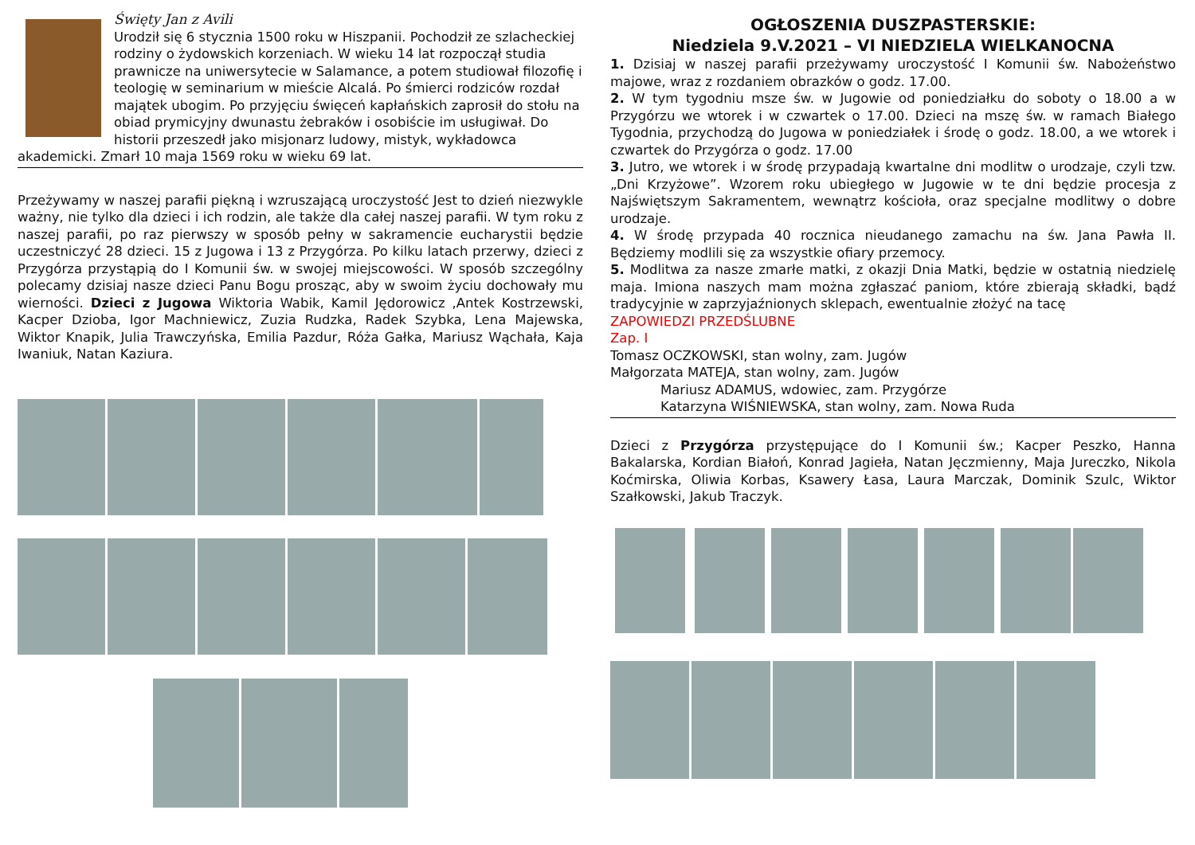Święty Jan z Avili
Urodził się 6 stycznia 1500 roku w Hiszpanii. Pochodził ze szlacheckiej rodziny o żydowskich korzeniach. W wieku 14 lat rozpoczął studia prawnicze na uniwersytecie w Salamance, a potem studiował filozofię i teologię w seminarium w mieście Alcalá. Po śmierci rodziców rozdał majątek ubogim. Po przyjęciu święceń kapłańskich zaprosił do stołu na obiad prymicyjny dwunastu żebraków i osobiście im usługiwał. Do historii przeszedł jako misjonarz ludowy, mistyk, wykładowca
akademicki. Zmarł 10 maja 1569 roku w wieku 69 lat.
Przeżywamy w naszej parafii piękną i wzruszającą uroczystość Jest to dzień niezwykle ważny, nie tylko dla dzieci i ich rodzin, ale także dla całej naszej parafii. W tym roku z naszej parafii, po raz pierwszy w sposób pełny w sakramencie eucharystii będzie uczestniczyć 28 dzieci. 15 z Jugowa i 13 z Przygórza. Po kilku latach przerwy, dzieci z Przygórza przystąpią do I Komunii św. w swojej miejscowości. W sposób szczególny polecamy dzisiaj nasze dzieci Panu Bogu prosząc, aby w swoim życiu dochowały mu wierności. Dzieci z Jugowa Wiktoria Wabik, Kamil Jędorowicz ,Antek Kostrzewski, Kacper Dzioba, Igor Machniewicz, Zuzia Rudzka, Radek Szybka, Lena Majewska, Wiktor Knapik, Julia Trawczyńska, Emilia Pazdur, Róża Gałka, Mariusz Wąchała, Kaja Iwaniuk, Natan Kaziura.
OGŁOSZENIA DUSZPASTERSKIE:
Niedziela 9.V.2021 – VI NIEDZIELA WIELKANOCNA
1. Dzisiaj w naszej parafii przeżywamy uroczystość I Komunii św. Nabożeństwo majowe, wraz z rozdaniem obrazków o godz. 17.00.
2. W tym tygodniu msze św. w Jugowie od poniedziałku do soboty o 18.00 a w Przygórzu we wtorek i w czwartek o 17.00. Dzieci na mszę św. w ramach Białego Tygodnia, przychodzą do Jugowa w poniedziałek i środę o godz. 18.00, a we wtorek i czwartek do Przygórza o godz. 17.00
3. Jutro, we wtorek i w środę przypadają kwartalne dni modlitw o urodzaje, czyli tzw. „Dni Krzyżowe”. Wzorem roku ubiegłego w Jugowie w te dni będzie procesja z Najświętszym Sakramentem, wewnątrz kościoła, oraz specjalne modlitwy o dobre urodzaje.
4. W środę przypada 40 rocznica nieudanego zamachu na św. Jana Pawła II. Będziemy modlili się za wszystkie ofiary przemocy.
5. Modlitwa za nasze zmarłe matki, z okazji Dnia Matki, będzie w ostatnią niedzielę maja. Imiona naszych mam można zgłaszać paniom, które zbierają składki, bądź tradycyjnie w zaprzyjaźnionych sklepach, ewentualnie złożyć na tacę
ZAPOWIEDZI PRZEDŚLUBNE
Zap. I
Tomasz OCZKOWSKI, stan wolny, zam. Jugów
Małgorzata MATEJA, stan wolny, zam. Jugów
Mariusz ADAMUS, wdowiec, zam. Przygórze
Katarzyna WIŚNIEWSKA, stan wolny, zam. Nowa Ruda
Dzieci z Przygórza przystępujące do I Komunii św.; Kacper Peszko, Hanna Bakalarska, Kordian Białoń, Konrad Jagieła, Natan Jęczmienny, Maja Jureczko, Nikola Koćmirska, Oliwia Korbas, Ksawery Łasa, Laura Marczak, Dominik Szulc, Wiktor Szałkowski, Jakub Traczyk.